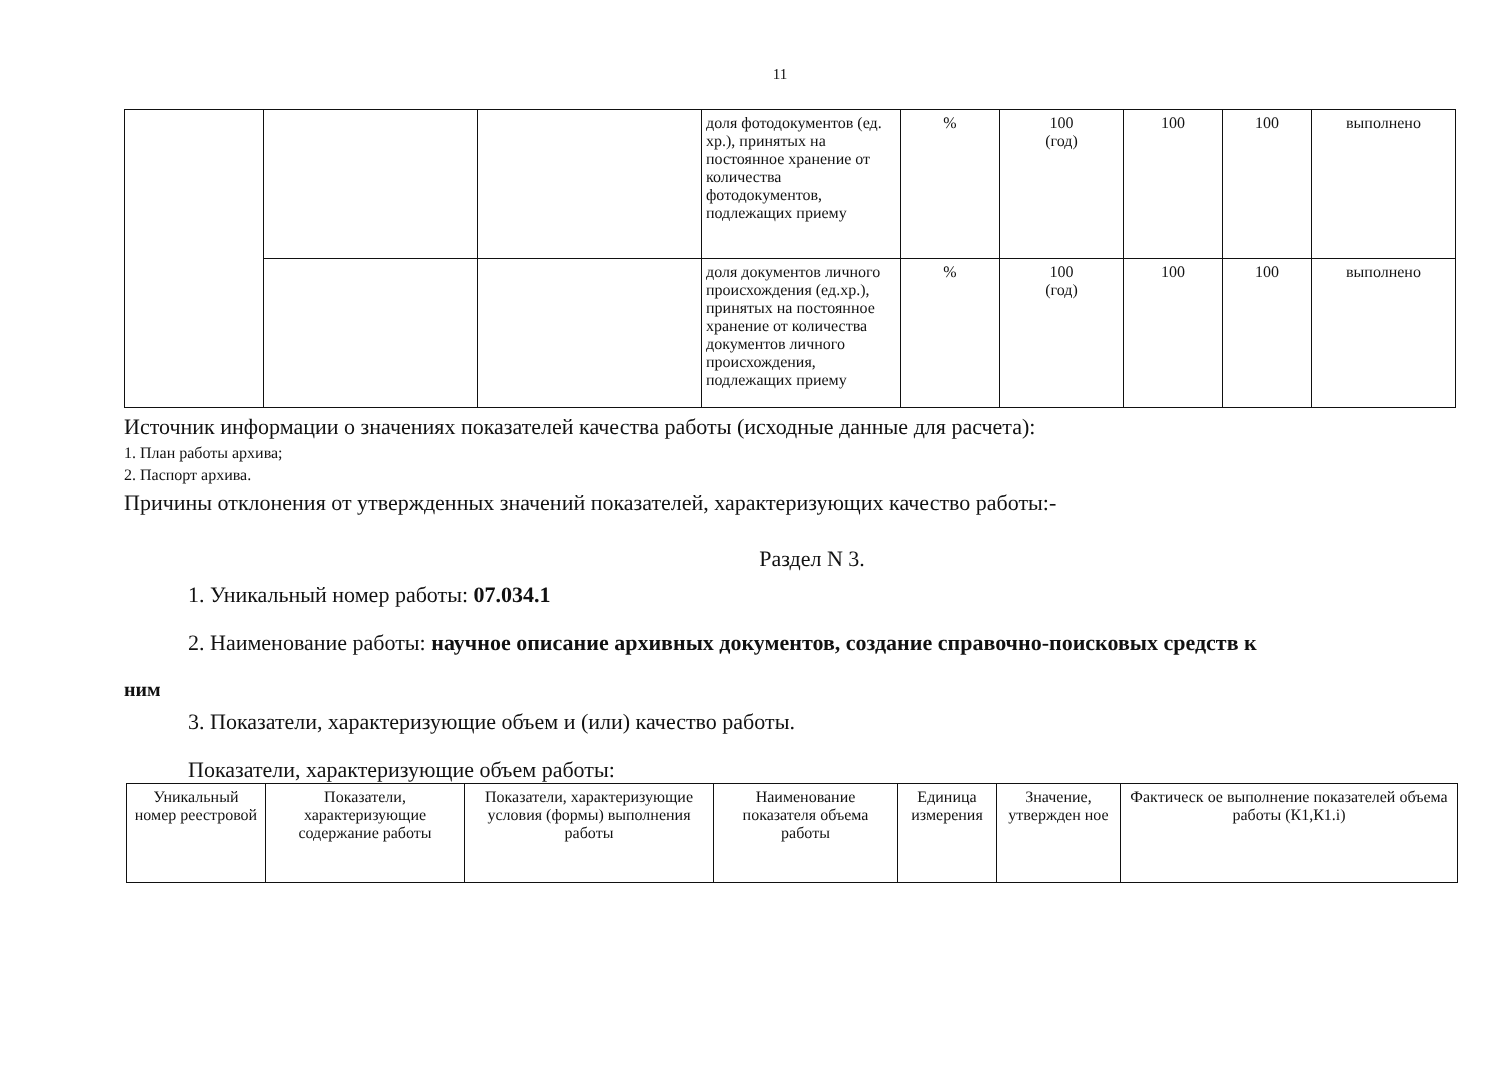11
| | | | доля фотодокументов (ед. хр.), принятых на постоянное хранение от количества фотодокументов, подлежащих приему | % | 100 (год) | 100 | 100 | выполнено |
| | | | доля документов личного происхождения (ед.хр.), принятых на постоянное хранение от количества документов личного происхождения, подлежащих приему | % | 100 (год) | 100 | 100 | выполнено |
Источник информации о значениях показателей качества работы (исходные данные для расчета):
1. План работы архива;
2. Паспорт архива.
Причины отклонения от утвержденных значений показателей, характеризующих качество работы:-
Раздел N 3.
1. Уникальный номер работы: 07.034.1
2. Наименование работы: научное описание архивных документов, создание справочно-поисковых средств к
ним
3. Показатели, характеризующие объем и (или) качество работы.
Показатели, характеризующие объем работы:
| Уникальный номер реестровой | Показатели, характеризующие содержание работы | Показатели, характеризующие условия (формы) выполнения работы | Наименование показателя объема работы | Единица измерения | Значение, утвержден ное | Фактическ ое выполнение показателей объема работы (К1,К1.i) |
| --- | --- | --- | --- | --- | --- | --- |